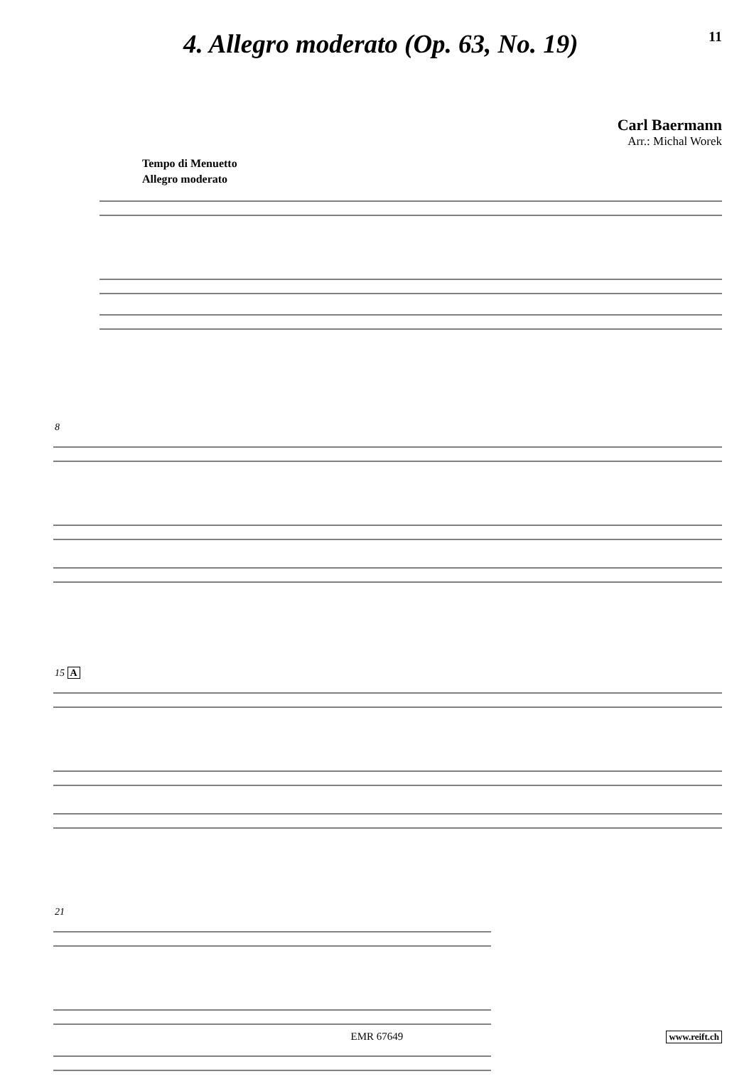4. Allegro moderato (Op. 63, No. 19)
11
Carl Baermann
Arr.: Michal Worek
Tempo di Menuetto
Allegro moderato
8
15 A
21
EMR 67649
www.reift.ch